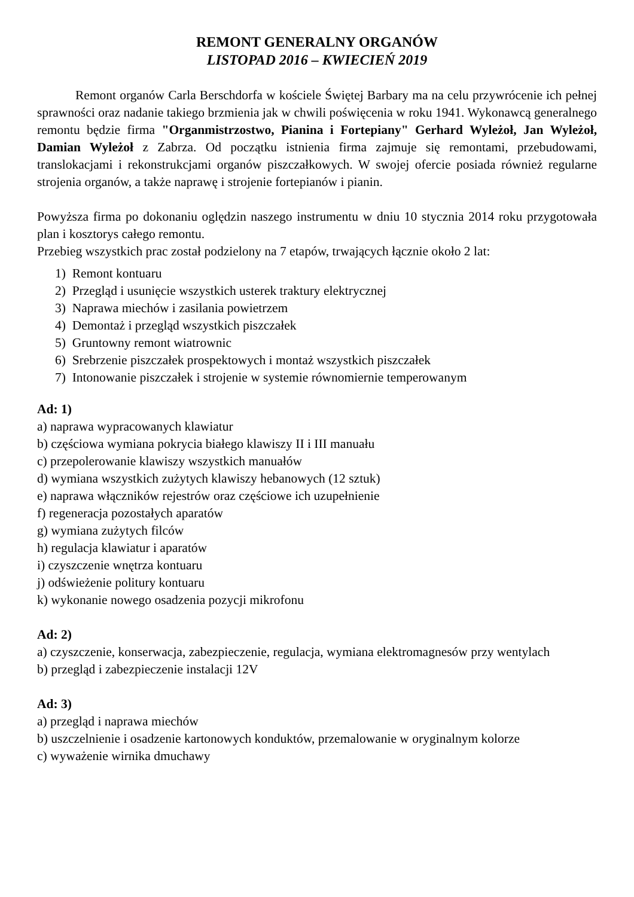REMONT GENERALNY ORGANÓW
LISTOPAD 2016 – KWIECIEŃ 2019
Remont organów Carla Berschdorfa w kościele Świętej Barbary ma na celu przywrócenie ich pełnej sprawności oraz nadanie takiego brzmienia jak w chwili poświęcenia w roku 1941. Wykonawcą generalnego remontu będzie firma "Organmistrzostwo, Pianina i Fortepiany" Gerhard Wyleżoł, Jan Wyleżoł, Damian Wyleżoł z Zabrza. Od początku istnienia firma zajmuje się remontami, przebudowami, translokacjami i rekonstrukcjami organów piszczałkowych. W swojej ofercie posiada również regularne strojenia organów, a także naprawę i strojenie fortepianów i pianin.
Powyższa firma po dokonaniu oględzin naszego instrumentu w dniu 10 stycznia 2014 roku przygotowała plan i kosztorys całego remontu.
Przebieg wszystkich prac został podzielony na 7 etapów, trwających łącznie około 2 lat:
1) Remont kontuaru
2) Przegląd i usunięcie wszystkich usterek traktury elektrycznej
3) Naprawa miechów i zasilania powietrzem
4) Demontaż i przegląd wszystkich piszczałek
5) Gruntowny remont wiatrownic
6) Srebrzenie piszczałek prospektowych i montaż wszystkich piszczałek
7) Intonowanie piszczałek i strojenie w systemie równomiernie temperowanym
Ad: 1)
a) naprawa wypracowanych klawiatur
b) częściowa wymiana pokrycia białego klawiszy II i III manuału
c) przepolerowanie klawiszy wszystkich manuałów
d) wymiana wszystkich zużytych klawiszy hebanowych (12 sztuk)
e) naprawa włączników rejestrów oraz częściowe ich uzupełnienie
f) regeneracja pozostałych aparatów
g) wymiana zużytych filców
h) regulacja klawiatur i aparatów
i) czyszczenie wnętrza kontuaru
j) odświeżenie politury kontuaru
k) wykonanie nowego osadzenia pozycji mikrofonu
Ad: 2)
a) czyszczenie, konserwacja, zabezpieczenie, regulacja, wymiana elektromagnesów przy wentylach
b) przegląd i zabezpieczenie instalacji 12V
Ad: 3)
a) przegląd i naprawa miechów
b) uszczelnienie i osadzenie kartonowych konduktów, przemalowanie w oryginalnym kolorze
c) wyważenie wirnika dmuchawy